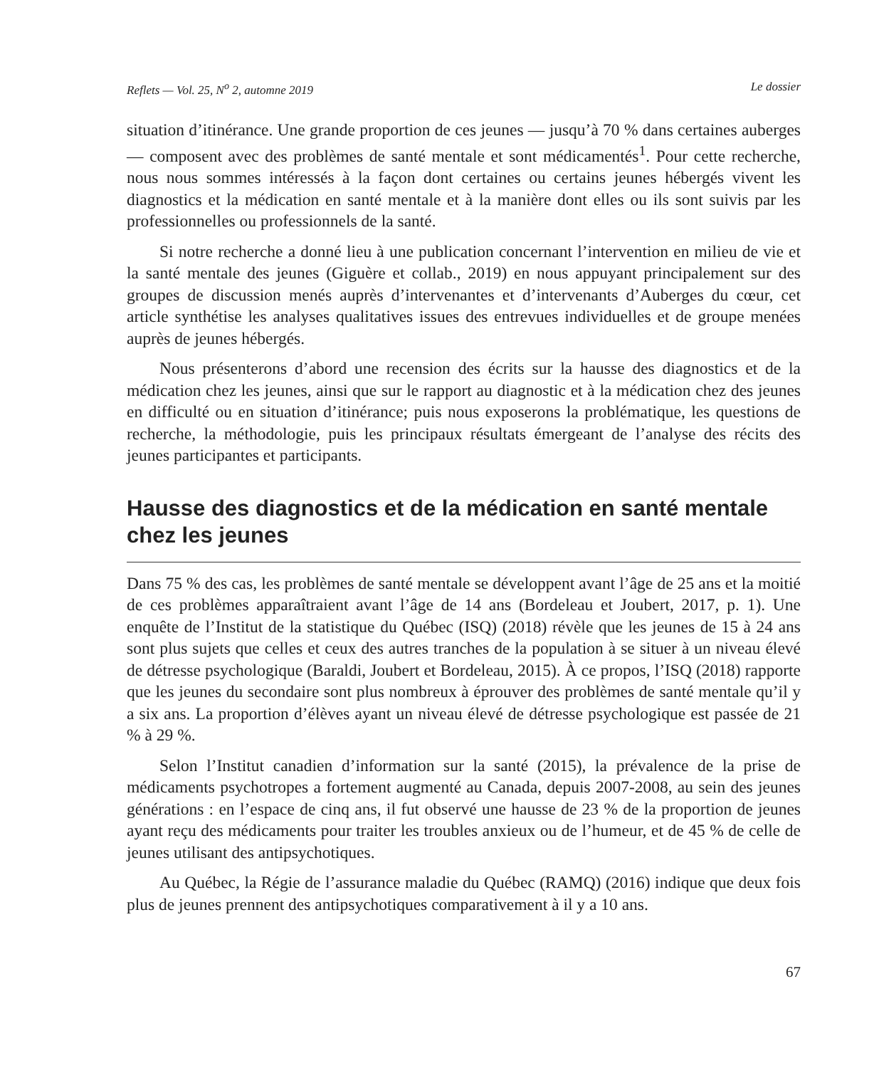Reflets — Vol. 25, N<sup>o</sup> 2, automne 2019 Le dossier
situation d’itinérance. Une grande proportion de ces jeunes — jusqu’à 70 % dans certaines auberges — composent avec des problèmes de santé mentale et sont médicamentés<sup>1</sup>. Pour cette recherche, nous nous sommes intéressés à la façon dont certaines ou certains jeunes hébergés vivent les diagnostics et la médication en santé mentale et à la manière dont elles ou ils sont suivis par les professionnelles ou professionnels de la santé.
Si notre recherche a donné lieu à une publication concernant l’intervention en milieu de vie et la santé mentale des jeunes (Giguère et collab., 2019) en nous appuyant principalement sur des groupes de discussion menés auprès d’intervenantes et d’intervenants d’Auberges du cœur, cet article synthétise les analyses qualitatives issues des entrevues individuelles et de groupe menées auprès de jeunes hébergés.
Nous présenterons d’abord une recension des écrits sur la hausse des diagnostics et de la médication chez les jeunes, ainsi que sur le rapport au diagnostic et à la médication chez des jeunes en difficulté ou en situation d’itinérance; puis nous exposerons la problématique, les questions de recherche, la méthodologie, puis les principaux résultats émergeant de l’analyse des récits des jeunes participantes et participants.
Hausse des diagnostics et de la médication en santé mentale chez les jeunes
Dans 75 % des cas, les problèmes de santé mentale se développent avant l’âge de 25 ans et la moitié de ces problèmes apparaîtraient avant l’âge de 14 ans (Bordeleau et Joubert, 2017, p. 1). Une enquête de l’Institut de la statistique du Québec (ISQ) (2018) révèle que les jeunes de 15 à 24 ans sont plus sujets que celles et ceux des autres tranches de la population à se situer à un niveau élevé de détresse psychologique (Baraldi, Joubert et Bordeleau, 2015). À ce propos, l’ISQ (2018) rapporte que les jeunes du secondaire sont plus nombreux à éprouver des problèmes de santé mentale qu’il y a six ans. La proportion d’élèves ayant un niveau élevé de détresse psychologique est passée de 21 % à 29 %.
Selon l’Institut canadien d’information sur la santé (2015), la prévalence de la prise de médicaments psychotropes a fortement augmenté au Canada, depuis 2007-2008, au sein des jeunes générations : en l’espace de cinq ans, il fut observé une hausse de 23 % de la proportion de jeunes ayant reçu des médicaments pour traiter les troubles anxieux ou de l’humeur, et de 45 % de celle de jeunes utilisant des antipsychotiques.
Au Québec, la Régie de l’assurance maladie du Québec (RAMQ) (2016) indique que deux fois plus de jeunes prennent des antipsychotiques comparativement à il y a 10 ans.
67